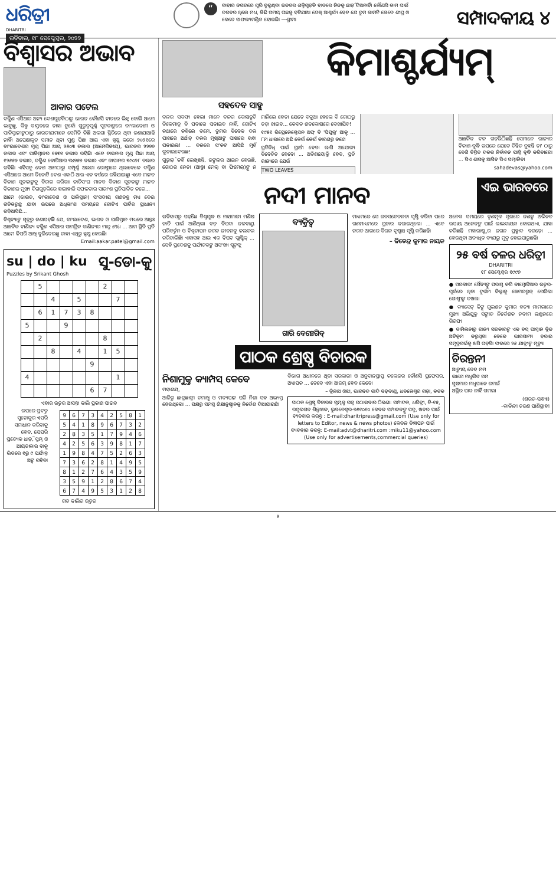ଧରିତ୍ରୀ
DHARITRI
ରବିବାର, ୧୮ ସେପ୍ଟେମ୍ବର, ୨୦୨୨
“
ବାହାର ଜଗତରେ ଘୂରି ବୁଲୁଥିବା ଉଚ୍ଚତର ଶକ୍ତିଗୁଡ଼ିକ ହାତରେ ନିଜକୁ ଛାଡ଼ି ଦିଅନାହିଁ। କୌଣସି କାମ ପାଇଁ ତରବର ଥିଲେ ମଧ୍ୟ, କିଛି ସମୟ ପଛକୁ ହଟିଯାଅ। ଦେଖି ଆଶ୍ଚର୍ଯ୍ୟ ହେବ ଯେ ତୁମ କାମଟି କେତେ ଶୀଘ୍ର ଓ କେତେ ସାଫଲ୍ୟମଣ୍ଡିତ ହୋଇଛି। —ଶ୍ରୀମା
ସମ୍ପାଦକୀୟ ୪
ବିଶ୍ୱାସର ଅଭାବ
ଆକାର ପଟେଲ
ଦକ୍ଷିଣ ଏସିଆର ଅନ୍ୟ ଦେଶଗୁଡ଼ିକଠାରୁ ଭାରତ କୌଣସି ବାଟରେ ଭିନ୍ନ ବୋଲି ଆମେ ଭାବୁଛୁ, କିନ୍ତୁ ବାସ୍ତବରେ ତାହା ନୁହେଁ। ଗୁରୁତ୍ୱପୂର୍ଣ୍ଣ ସୂଚକାଙ୍କରେ ବାଂଲାଦେଶୀ ଓ ପାକିସ୍ତାନୀଙ୍କଠାରୁ ଭାରତୀୟମାନେ ସେମିତି କିଛି ଅଲଗା ସ୍ଥିତିରେ ଥିବା ଜଣାଯାଆନ୍ତି ନାହିଁ। ଅପେକ୍ଷାକୃତ ସମାନ ଥିବା ମୁଣ୍ଡ ପିଛା ଆୟ ଏହା ସ୍ପଷ୍ଟ କରେ। ୨୦୨୧ରେ ବାଂଲାଦେଶର ମୁଣ୍ଡ ପିଛା ଆୟ ୨୫୦୩ ଡଲାର (ଆମେରିକୀୟ), ଭାରତର ୨୨୭୭ ଡଲାର ଏବଂ ପାକିସ୍ତାନର ୧୫୩୭ ଡଲାର ରହିଛି। ଏବେ ଚାଇନାର ମୁଣ୍ଡ ପିଛା ଆୟ ୧୨୫୫୬ ଡଲାର, ଦକ୍ଷିଣ କୋରିଆର ୩୪୭୫୭ ଡଲାର ଏବଂ ଜାପାନର ୩୯୦୨୮ ଡଲାର ରହିଛି। ଏହିସବୁ ଦେଶ ଆମଠାରୁ ସମ୍ପୂର୍ଣ୍ଣ ଅଲଗା ଗୋଷ୍ଠୀରେ ଥିଲାବେଳେ ଦକ୍ଷିଣ ଏସିଆରେ ଆମେ ତିନୋଟି ଦେଶ ଏକାଠି ଆଉ ଏକ ବର୍ଗରେ ରହିଯାଇଛୁ। ଏବେ ମାନବ ବିକାଶ ସୂଚକାଙ୍କକୁ ବିଚାର କରିବା। ଜାତିସଂଘ ମାନବ ବିକାଶ ସୂଚକାଙ୍କ ମାନବ ବିକାଶର ମୁଖ୍ୟ ଦିଗଗୁଡ଼ିକରେ ହାରାହାରି ସଫଳତାର ସାରାଂଶ ପ୍ରତିପାଦିତ କରେ...
ଆମେ (ଭାରତ, ବାଂଲାଦେଶ ଓ ପାକିସ୍ତାନ) ସଂସଦୀୟ ଗଣତନ୍ତ୍ର ମଧ୍ୟ ଦେଇ ଗତିକରୁଛୁ ଯାହା ଉପରେ ଅଧିକାଂଶ ସମୟରେ ଗୋଟିଏ ପାର୍ଟିର ପ୍ରାଧାନ୍ୟ ରହିଆସିଛି...
ବିଶ୍ୱବ୍ୟାଙ୍କ ସୂତ୍ରରୁ ଜଣାପଡ଼ିଛି ଯେ, ବାଂଲାଦେଶ, ଭାରତ ଓ ପାକିସ୍ତାନ ମଧ୍ୟରେ ଆନ୍ତଃ ଆଞ୍ଚଳିକ ବାଣିଜ୍ୟ ଦକ୍ଷିଣ ଏସିଆର ସାମଗ୍ରିକ ବାଣିଜ୍ୟର ମାତ୍ର ୫%। ... ଆମ ସ୍ଥିତି ପ୍ରତି ଆମେ କିପରି ଆଖି ବୁଜିଦେଉଛୁ ତାହା ଏଥିରୁ ସ୍ପଷ୍ଟ ହେଉଛି।
Email:aakar.patel@gmail.com
su | do | ku
Puzzles by Srikant Ghosh
ସୁ-ଡୋ-କୁ
| | 5 | | | | | 2 | | |
| | | 4 | | 5 | | | 7 | |
| | 6 | 1 | 7 | 3 | 8 | | | |
| 5 | | | 9 | | | | | |
| | 2 | | | | | 8 | | |
| | | 8 | | 4 | | 1 | 5 | |
| | | | | | 9 | | | |
| 4 | | | | | | | 1 | |
| | | | | | 6 | 7 | | |
ଏହାର ଉତ୍ତର ଆସନ୍ତା କାଲି ପ୍ରକାଶ ପାଇବ
ଉପରେ ପ୍ରଦତ୍ତ ସୁଡୋକୁର ଏପରି ସମାଧାନ କରିବାକୁ ହେବ, ଯେପରି ପ୍ରତ୍ୟେକ ଧାଡ଼ି, ସ୍ତମ୍ଭ ଓ ଆୟତାକାର ବାକ୍ସ ଭିତରେ ୧ରୁ ୯ ପର୍ଯ୍ୟନ୍ତ ଅଙ୍କ ରହିବ।
| 9 | 6 | 7 | 3 | 4 | 2 | 5 | 8 | 1 |
| 5 | 4 | 1 | 8 | 9 | 6 | 7 | 3 | 2 |
| 2 | 8 | 3 | 5 | 1 | 7 | 9 | 4 | 6 |
| 4 | 2 | 5 | 6 | 3 | 9 | 8 | 1 | 7 |
| 1 | 9 | 8 | 4 | 7 | 5 | 2 | 6 | 3 |
| 7 | 3 | 6 | 2 | 8 | 1 | 4 | 9 | 5 |
| 8 | 1 | 2 | 7 | 6 | 4 | 3 | 5 | 9 |
| 3 | 5 | 9 | 1 | 2 | 8 | 6 | 7 | 4 |
| 6 | 7 | 4 | 9 | 5 | 3 | 1 | 2 | 8 |
ଗତ କାଲିର ଉତ୍ତର
ସହଦେବ ସାହୁ
କିମାଶ୍ଚର୍ଯ୍ୟମ୍
ଦଳର ସଦସ୍ୟ ହେଲା ମାନେ ଦଳର ଦୋଷତ୍ରୁଟି ତିଳେମାତ୍ର ବି ପଦାରେ ପକାଇବ ନାହିଁ, ଗୋଟିଏ କଥାରେ କହିଲେ ତମେ, ତୁମର ବିବେକ ଦଳ ପାଖରେ ଅର୍ଥାତ୍ ଦଳର ମୁଖିଆଙ୍କ ପାଖରେ ବନ୍ଧା ପକାଇଲ! ... ଦଳରେ ସଂକଟ ଆସିଛି ମୁହଁ ଲୁଚାଇଦେଉଛ!
ଗୁଡ୍ୱାର୍ଡ଼ କହିଁ ଲେଖିଛନ୍ତି, ଜଙ୍ଗଲର ଆଇନ ହେଉଛି, ଗୋଠର ନେତା (ଆଲ୍ଫା ମେଲ୍ ବା ଫିମେଲ୍)ଙ୍କୁ ନ ମାନିଲେ ହେତା ଯେତେ ବଳୁଆ ହେଲେ ବି ଗୋଠରୁ ତଡ଼ା ଖାଇବ... କେବଳ ଶବ୍ଦକୋଷରେ ଦେଖାଯିବ!
୧୯୫୧ ରିପ୍ରେଜେଣ୍ଟେସନ ଅଫ୍ ଦି 'ପିପୁଲ୍ସ' ଆକ୍ଟ ... ୮ମ ଧାରାରେ ଅଛି କେଉଁ କେଉଁ କାରଣରୁ ଜଣେ
ପ୍ରତିନିଧି ପାଇଁ ପ୍ରାର୍ଥୀ ହେବା ଲାଗି ଅଯୋଗ୍ୟ ବିବେଚିତ ହେବେ। ... ଅତିଶୟୋକ୍ତି ହେବ, ପ୍ରତି ରାଜ୍ୟରେ ଯେଉଁ
TWO LEAVES
ଆଞ୍ଚଳିକ ଦଳ ଗଡ଼ିଉଠିଛନ୍ତି ସେମାନେ ରାଜ୍ୟର ବିକାଶ-ବୃଦ୍ଧି ଉପରେ ଯେତେ ଚିନ୍ତିତ ନୁହନ୍ତି ତା' ଠାରୁ ବେଶି ଚିନ୍ତିତ ଦଳର ନିର୍ବାଚନ ପାଣ୍ଠି ବୃଦ୍ଧି କରିବାରେ। ... ସିଏ ଶାସକୁ ଆସିବ ସିଏ ସମ୍ଭାଳିବ।
sahadevas@yahoo.com
ନଦୀ ମାନବ
ଏଇ ଭାରତରେ
ଇତିହାସରୁ ପଢ଼ିଛେ ବିଶ୍ୱଯୁଦ୍ଧ ଓ ମହାମାରୀ ମଣିଷ ଜାତି ପାଇଁ ଆଣିଥିଲା ବଡ଼ ବିପଦ। ଜଳବାୟୁ ପରିବର୍ତ୍ତନ ଓ ବିଶ୍ୱତାପନ ଜଗତ ଜୀବନକୁ କଲବଲ କରିଚାଲିଛି। ଏହାସହ ଆଉ ଏକ ବିପଦ ପ୍ଲାଷ୍ଟିକ୍ ... ସେହି ପ୍ରଦେଶକୁ ପର୍ଯ୍ୟଟକଙ୍କ ଅସଂଖ୍ୟ ପ୍ଲୁଟ୍‌ଫ୍ଲ
ବ୍ୟକ୍ତିତ୍ୱ
ଗାରି ବେଞ୍ଚେଗିବ୍
ମାଧ୍ୟମରେ ସେ ଜନସଚେତନତା ସୃଷ୍ଟି କରିବା ପରେ ଗଣମାଧ୍ୟମରେ ପ୍ରଚାର କରାଇଥିଲେ। ... ଏବେ ଜଗତ ଆଗରେ ବିରଳ ଦୃଷ୍ଟାନ୍ତ ସୃଷ୍ଟି କରିଛନ୍ତି।
– ଜିତେନ୍ଦ୍ର କୁମାର ନାୟକ
ପାଠକ ଶ୍ରେଷ୍ଠ ବିଚାରକ
ନିଶାମୁକ୍ତ କ୍ୟାମ୍ପସ୍ କେବେ
ମହାଶୟ,
ଆଜିରୁ ଛାତ୍ରଛାତ୍ରୀ ତମାଖୁ ଓ ମଦ୍ୟପାନ ପରି ନିଶା ସହ ଅଭ୍ୟସ୍ତ ହେଉଥିଲେ। ... ପକ୍ଷରୁ ସମସ୍ତ ଶିକ୍ଷାନୁଷ୍ଠାନକୁ ନିର୍ଦ୍ଦେଶ ଦିଆଯାଇଛି।
ବିଭାଗ ଅଧୀନରେ ଥିବା ସରକାରୀ ଓ ଅନୁଦାନପ୍ରାପ୍ତ କଲେଜର କୌଣସି ପ୍ରଫେସର, ଅଧ୍ୟାପକ ... ତେବେ ଏହା ଆରମ୍ଭ ହେବ କେବେ।
– ତ୍ରିନାଥ ଓଝା, ଭାଗବତ ଗାଦି ବଢ଼ଦାଣ୍ଡ, ଧବଳେଶ୍ୱର ଗଡ଼ା, କଟକ
ପାଠକ ଶ୍ରେଷ୍ଠ ବିଚାରକ ସ୍ତମ୍ଭକୁ ପତ୍ର ପଠାଇବାର ଠିକଣା: ସମ୍ପାଦକ, ଧରିତ୍ରୀ, ବି-୧୫, ରସୁଲଗଡ ଶିଳ୍ପାଞ୍ଚଳ, ଭୁବନେଶ୍ୱର-୭୫୧୦୧୦ କେବଳ ସମ୍ପାଦକଙ୍କୁ ପତ୍ର, ଖବର ପାଇଁ ବ୍ୟବହାର କରନ୍ତୁ : E-mail:dharitripress@gmail.com (Use only for letters to Editor, news & news photos) କେବଳ ବିଜ୍ଞାପନ ପାଇଁ ବ୍ୟବହାର କରନ୍ତୁ: E-mail:advt@dharitri.com :miku11@yahoo.com (Use only for advertisements,commercial queries)
ଅନେକ ସମୟରେ ତୃଣମୂଳ ସ୍ତରରେ ଜଣଙ୍କ ଅଭିନବ ଉପାୟ ଅନେକଙ୍କ ପାଇଁ ଲାଭଦାୟକ ହୋଇଥାଏ, ଯାହା କରିଛନ୍ତି ମହାରାଷ୍ଟ୍ରର ଜଗନ ପ୍ରହ୍ଲାଦ ବଗଡ଼େ। ... ହେଉଥିବା ଅତ୍ୟଧିକ ବ୍ୟୟରୁ ମୁକ୍ତ ହୋଇପାରୁଛନ୍ତି।
୨୫ ବର୍ଷ ତଳର ଧରିତ୍ରୀ
DHARITRI
୧୮ ସେପ୍ଟେମ୍ବର ୧୯୯୭
● ସରକାରୀ ସୈନ୍ୟଙ୍କୁ ପରାସ୍ତ କରି କାମ୍ବୋଡିଆର ଉତ୍ତର-ପୂର୍ବରେ ଥିବା ଦୁର୍ଗମ ଜିଲ୍ଲାକୁ ଖେମରରୁଜ୍ ଗେରିଲା ଗୋଷ୍ଠୀଙ୍କ ଦଖଲ।
● କ୍ୟାସେଟ୍ କିଙ୍ଗ୍ ଗୁଲଶନ କୁମାର ହତ୍ୟା ମାମଲାରେ ମୁଖ୍ୟ ଅଭିଯୁକ୍ତ ସଙ୍ଗୀତ ନିର୍ଦ୍ଦେଶକ ନଦୀମ ଲଣ୍ଡନରେ ଗିରଫ।
● ତାମିଲନାଡୁ ରାଜ୍ୟ ସରକାରଙ୍କ ଏକ ବସ୍ ପାମ୍ବାନ ବ୍ରିଜ ଅତିକ୍ରମ କରୁଥିବା ବେଳେ ଭାରସାମ୍ୟ ହରାଇ ସମୁଦ୍ରଗର୍ଭକୁ ଖସି ପଡ଼ିବା ଫଳରେ ୨୫ ଯାତ୍ରୀଙ୍କ ମୃତ୍ୟୁ।
ଚିରନ୍ତନୀ
ଆତ୍ମୀୟ ଦେହ ମମ
ଲାଗେ ମଧୁଲିଟ ସମ
ସୁଷମାର ମଧୁପାନେ ରମଇଁ
ଅସ୍ଥିର ପାଦ ନାହିଁ ଗମଇ।
(ଶରତ-ସନ୍ଧ୍ୟା)
–କାଳିନ୍ଦୀ ଚରଣ ପାଣିଗ୍ରାହୀ
୨